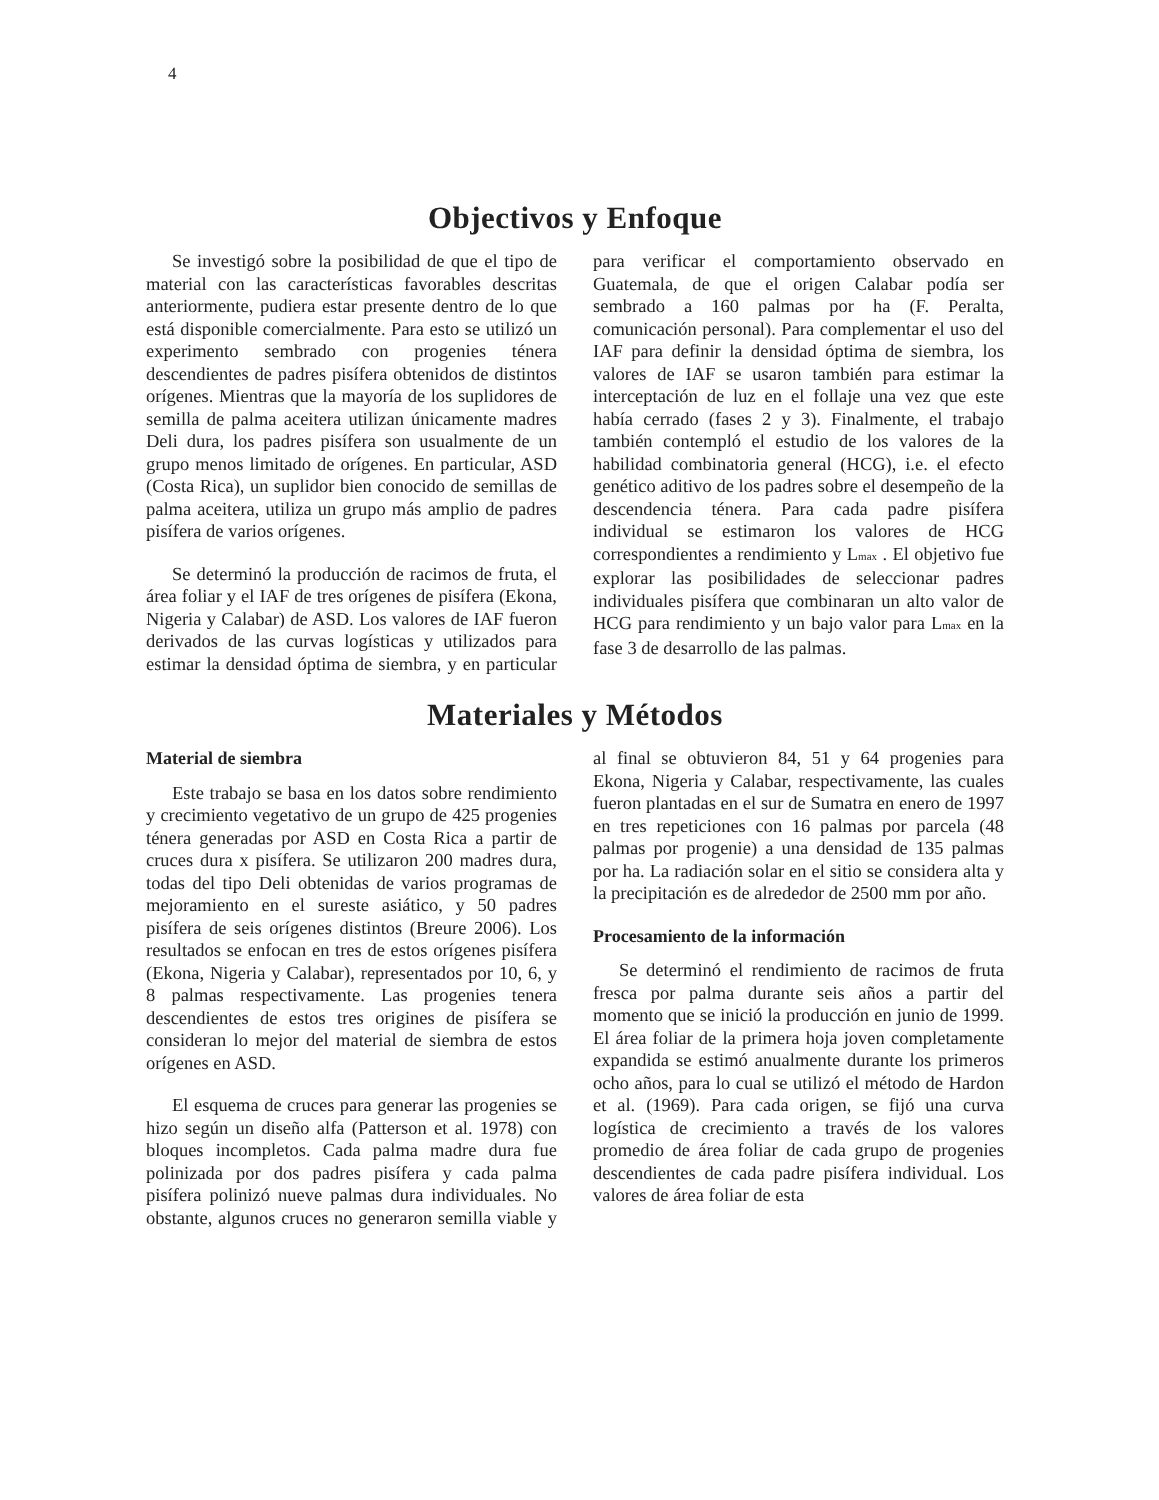4
Objectivos y Enfoque
Se investigó sobre la posibilidad de que el tipo de material con las características favorables descritas anteriormente, pudiera estar presente dentro de lo que está disponible comercialmente. Para esto se utilizó un experimento sembrado con progenies ténera descendientes de padres pisífera obtenidos de distintos orígenes. Mientras que la mayoría de los suplidores de semilla de palma aceitera utilizan únicamente madres Deli dura, los padres pisífera son usualmente de un grupo menos limitado de orígenes. En particular, ASD (Costa Rica), un suplidor bien conocido de semillas de palma aceitera, utiliza un grupo más amplio de padres pisífera de varios orígenes.
Se determinó la producción de racimos de fruta, el área foliar y el IAF de tres orígenes de pisífera (Ekona, Nigeria y Calabar) de ASD. Los valores de IAF fueron derivados de las curvas logísticas y utilizados para estimar la densidad óptima de siembra, y en particular para verificar el comportamiento observado en Guatemala, de que el origen Calabar podía ser sembrado a 160 palmas por ha (F. Peralta, comunicación personal). Para complementar el uso del IAF para definir la densidad óptima de siembra, los valores de IAF se usaron también para estimar la interceptación de luz en el follaje una vez que este había cerrado (fases 2 y 3). Finalmente, el trabajo también contempló el estudio de los valores de la habilidad combinatoria general (HCG), i.e. el efecto genético aditivo de los padres sobre el desempeño de la descendencia ténera. Para cada padre pisífera individual se estimaron los valores de HCG correspondientes a rendimiento y L<sub>max</sub> . El objetivo fue explorar las posibilidades de seleccionar padres individuales pisífera que combinaran un alto valor de HCG para rendimiento y un bajo valor para L<sub>max</sub> en la fase 3 de desarrollo de las palmas.
Materiales y Métodos
Material de siembra
Este trabajo se basa en los datos sobre rendimiento y crecimiento vegetativo de un grupo de 425 progenies ténera generadas por ASD en Costa Rica a partir de cruces dura x pisífera. Se utilizaron 200 madres dura, todas del tipo Deli obtenidas de varios programas de mejoramiento en el sureste asiático, y 50 padres pisífera de seis orígenes distintos (Breure 2006). Los resultados se enfocan en tres de estos orígenes pisífera (Ekona, Nigeria y Calabar), representados por 10, 6, y 8 palmas respectivamente. Las progenies tenera descendientes de estos tres origines de pisífera se consideran lo mejor del material de siembra de estos orígenes en ASD.
El esquema de cruces para generar las progenies se hizo según un diseño alfa (Patterson et al. 1978) con bloques incompletos. Cada palma madre dura fue polinizada por dos padres pisífera y cada palma pisífera polinizó nueve palmas dura individuales. No obstante, algunos cruces no generaron semilla viable y al final se obtuvieron 84, 51 y 64 progenies para Ekona, Nigeria y Calabar, respectivamente, las cuales fueron plantadas en el sur de Sumatra en enero de 1997 en tres repeticiones con 16 palmas por parcela (48 palmas por progenie) a una densidad de 135 palmas por ha. La radiación solar en el sitio se considera alta y la precipitación es de alrededor de 2500 mm por año.
Procesamiento de la información
Se determinó el rendimiento de racimos de fruta fresca por palma durante seis años a partir del momento que se inició la producción en junio de 1999. El área foliar de la primera hoja joven completamente expandida se estimó anualmente durante los primeros ocho años, para lo cual se utilizó el método de Hardon et al. (1969). Para cada origen, se fijó una curva logística de crecimiento a través de los valores promedio de área foliar de cada grupo de progenies descendientes de cada padre pisífera individual. Los valores de área foliar de esta